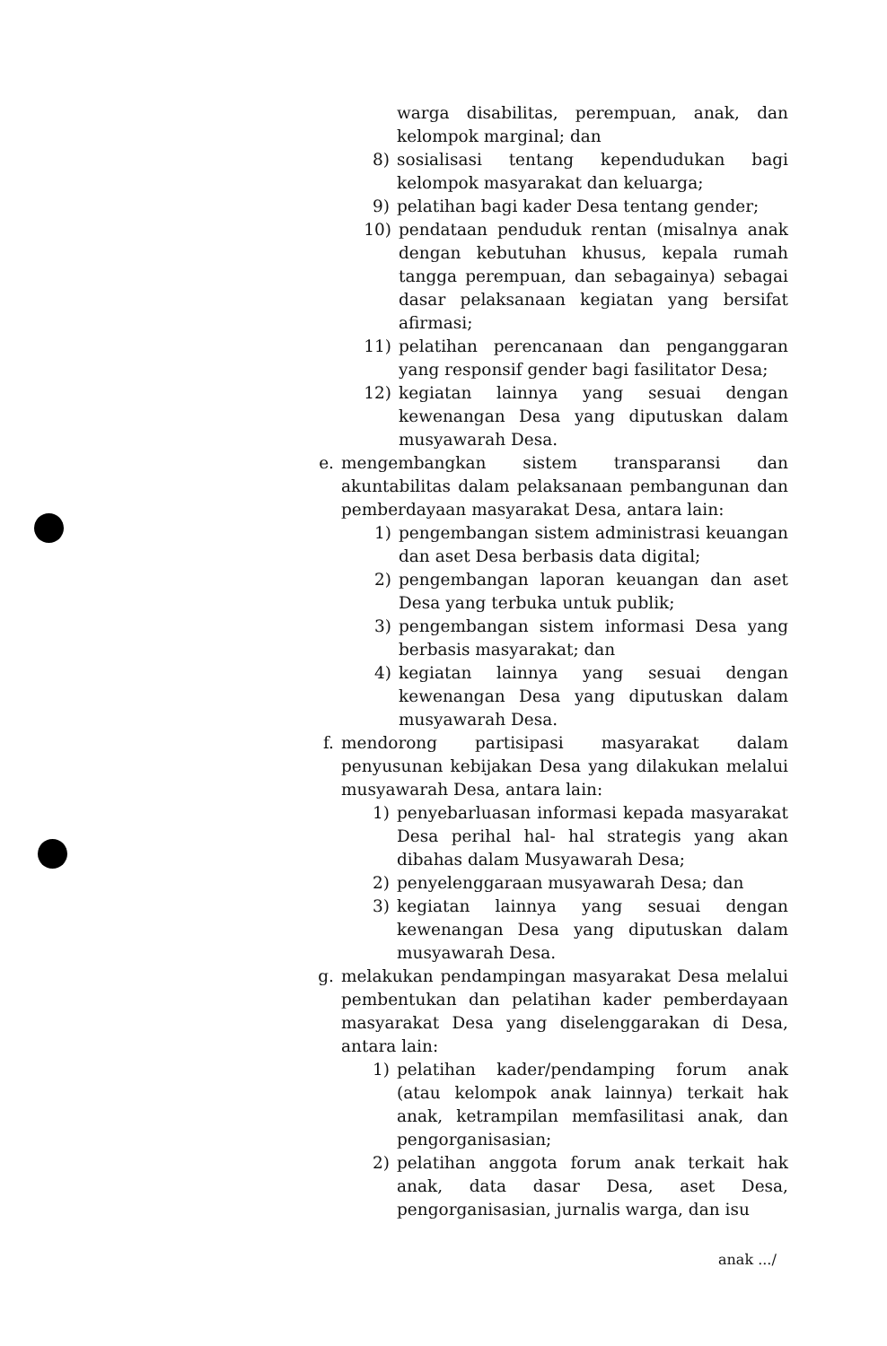warga disabilitas, perempuan, anak, dan kelompok marginal; dan
8) sosialisasi tentang kependudukan bagi kelompok masyarakat dan keluarga;
9) pelatihan bagi kader Desa tentang gender;
10) pendataan penduduk rentan (misalnya anak dengan kebutuhan khusus, kepala rumah tangga perempuan, dan sebagainya) sebagai dasar pelaksanaan kegiatan yang bersifat afirmasi;
11) pelatihan perencanaan dan penganggaran yang responsif gender bagi fasilitator Desa;
12) kegiatan lainnya yang sesuai dengan kewenangan Desa yang diputuskan dalam musyawarah Desa.
e. mengembangkan sistem transparansi dan akuntabilitas dalam pelaksanaan pembangunan dan pemberdayaan masyarakat Desa, antara lain:
1) pengembangan sistem administrasi keuangan dan aset Desa berbasis data digital;
2) pengembangan laporan keuangan dan aset Desa yang terbuka untuk publik;
3) pengembangan sistem informasi Desa yang berbasis masyarakat; dan
4) kegiatan lainnya yang sesuai dengan kewenangan Desa yang diputuskan dalam musyawarah Desa.
f. mendorong partisipasi masyarakat dalam penyusunan kebijakan Desa yang dilakukan melalui musyawarah Desa, antara lain:
1) penyebarluasan informasi kepada masyarakat Desa perihal hal- hal strategis yang akan dibahas dalam Musyawarah Desa;
2) penyelenggaraan musyawarah Desa; dan
3) kegiatan lainnya yang sesuai dengan kewenangan Desa yang diputuskan dalam musyawarah Desa.
g. melakukan pendampingan masyarakat Desa melalui pembentukan dan pelatihan kader pemberdayaan masyarakat Desa yang diselenggarakan di Desa, antara lain:
1) pelatihan kader/pendamping forum anak (atau kelompok anak lainnya) terkait hak anak, ketrampilan memfasilitasi anak, dan pengorganisasian;
2) pelatihan anggota forum anak terkait hak anak, data dasar Desa, aset Desa, pengorganisasian, jurnalis warga, dan isu
anak .../